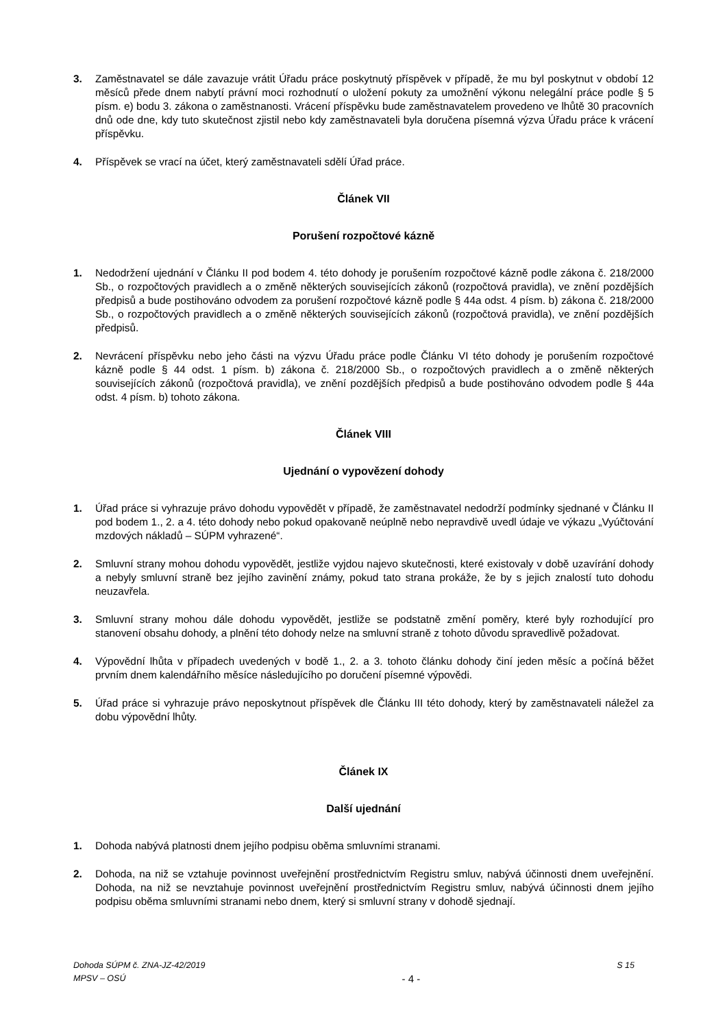3. Zaměstnavatel se dále zavazuje vrátit Úřadu práce poskytnutý příspěvek v případě, že mu byl poskytnut v období 12 měsíců přede dnem nabytí právní moci rozhodnutí o uložení pokuty za umožnění výkonu nelegální práce podle § 5 písm. e) bodu 3. zákona o zaměstnanosti. Vrácení příspěvku bude zaměstnavatelem provedeno ve lhůtě 30 pracovních dnů ode dne, kdy tuto skutečnost zjistil nebo kdy zaměstnavateli byla doručena písemná výzva Úřadu práce k vrácení příspěvku.
4. Příspěvek se vrací na účet, který zaměstnavateli sdělí Úřad práce.
Článek VII
Porušení rozpočtové kázně
1. Nedodržení ujednání v Článku II pod bodem 4. této dohody je porušením rozpočtové kázně podle zákona č. 218/2000 Sb., o rozpočtových pravidlech a o změně některých souvisejících zákonů (rozpočtová pravidla), ve znění pozdějších předpisů a bude postihováno odvodem za porušení rozpočtové kázně podle § 44a odst. 4 písm. b) zákona č. 218/2000 Sb., o rozpočtových pravidlech a o změně některých souvisejících zákonů (rozpočtová pravidla), ve znění pozdějších předpisů.
2. Nevrácení příspěvku nebo jeho části na výzvu Úřadu práce podle Článku VI této dohody je porušením rozpočtové kázně podle § 44 odst. 1 písm. b) zákona č. 218/2000 Sb., o rozpočtových pravidlech a o změně některých souvisejících zákonů (rozpočtová pravidla), ve znění pozdějších předpisů a bude postihováno odvodem podle § 44a odst. 4 písm. b) tohoto zákona.
Článek VIII
Ujednání o vypovězení dohody
1. Úřad práce si vyhrazuje právo dohodu vypovědět v případě, že zaměstnavatel nedodrží podmínky sjednané v Článku II pod bodem 1., 2. a 4. této dohody nebo pokud opakovaně neúplně nebo nepravdivě uvedl údaje ve výkazu „Vyúčtování mzdových nákladů – SÚPM vyhrazené“.
2. Smluvní strany mohou dohodu vypovědět, jestliže vyjdou najevo skutečnosti, které existovaly v době uzavírání dohody a nebyly smluvní straně bez jejího zavinění známy, pokud tato strana prokáže, že by s jejich znalostí tuto dohodu neuzavřela.
3. Smluvní strany mohou dále dohodu vypovědět, jestliže se podstatně změní poměry, které byly rozhodující pro stanovení obsahu dohody, a plnění této dohody nelze na smluvní straně z tohoto důvodu spravedlivě požadovat.
4. Výpovědní lhůta v případech uvedených v bodě 1., 2. a 3. tohoto článku dohody činí jeden měsíc a počíná běžet prvním dnem kalendářního měsíce následujícího po doručení písemné výpovědi.
5. Úřad práce si vyhrazuje právo neposkytnout příspěvek dle Článku III této dohody, který by zaměstnavateli náležel za dobu výpovědní lhůty.
Článek IX
Další ujednání
1. Dohoda nabývá platnosti dnem jejího podpisu oběma smluvními stranami.
2. Dohoda, na niž se vztahuje povinnost uveřejnění prostřednictvím Registru smluv, nabývá účinnosti dnem uveřejnění. Dohoda, na niž se nevztahuje povinnost uveřejnění prostřednictvím Registru smluv, nabývá účinnosti dnem jejího podpisu oběma smluvními stranami nebo dnem, který si smluvní strany v dohodě sjednají.
Dohoda SÚPM č. ZNA-JZ-42/2019
MPSV – OSÚ
- 4 -
S 15